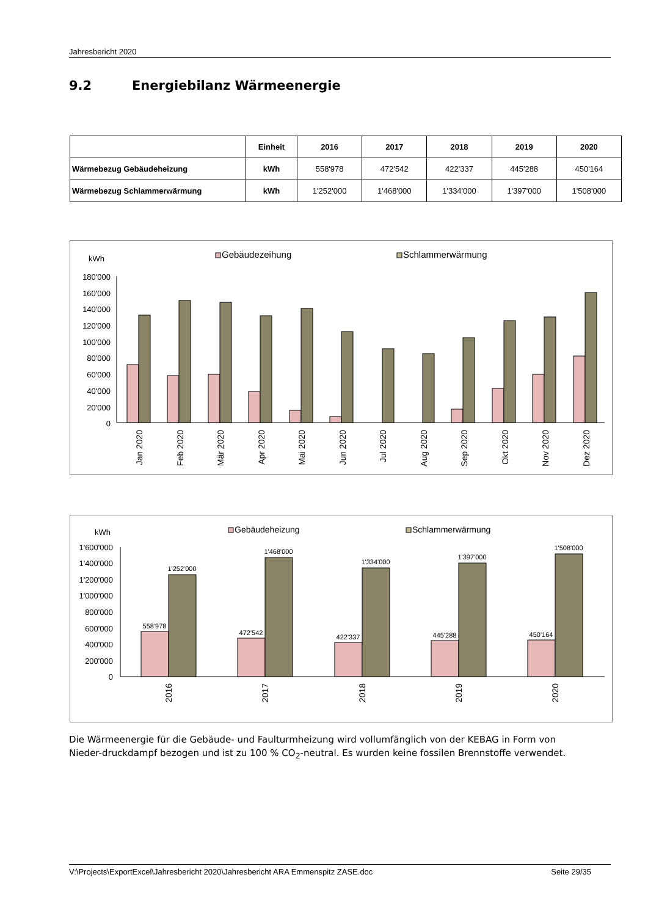Jahresbericht 2020
9.2 Energiebilanz Wärmeenergie
| | Einheit | 2016 | 2017 | 2018 | 2019 | 2020 |
| --- | --- | --- | --- | --- | --- | --- |
| Wärmebezug Gebäudeheizung | kWh | 558'978 | 472'542 | 422'337 | 445'288 | 450'164 |
| Wärmebezug Schlammerwärmung | kWh | 1'252'000 | 1'468'000 | 1'334'000 | 1'397'000 | 1'508'000 |
kWh
Gebäudezeihung
Schlammerwärmung
180'000
160'000
140'000
120'000
100'000
80'000
60'000
40'000
20'000
0
Jan 2020
Feb 2020
Mär 2020
Apr 2020
Mai 2020
Jun 2020
Jul 2020
Aug 2020
Sep 2020
Okt 2020
Nov 2020
Dez 2020
kWh
Gebäudeheizung
Schlammerwärmung
1'600'000
1'400'000
1'200'000
1'000'000
800'000
600'000
400'000
200'000
0
558'978
1'252'000
472'542
1'468'000
422'337
1'334'000
445'288
1'397'000
450'164
1'508'000
2016
2017
2018
2019
2020
Die Wärmeenergie für die Gebäude- und Faulturmheizung wird vollumfänglich von der KEBAG in Form von Nieder-druckdampf bezogen und ist zu 100 % CO<sub>2</sub>-neutral. Es wurden keine fossilen Brennstoffe verwendet.
V:\Projects\ExportExcel\Jahresbericht 2020\Jahresbericht ARA Emmenspitz ZASE.doc Seite 29/35